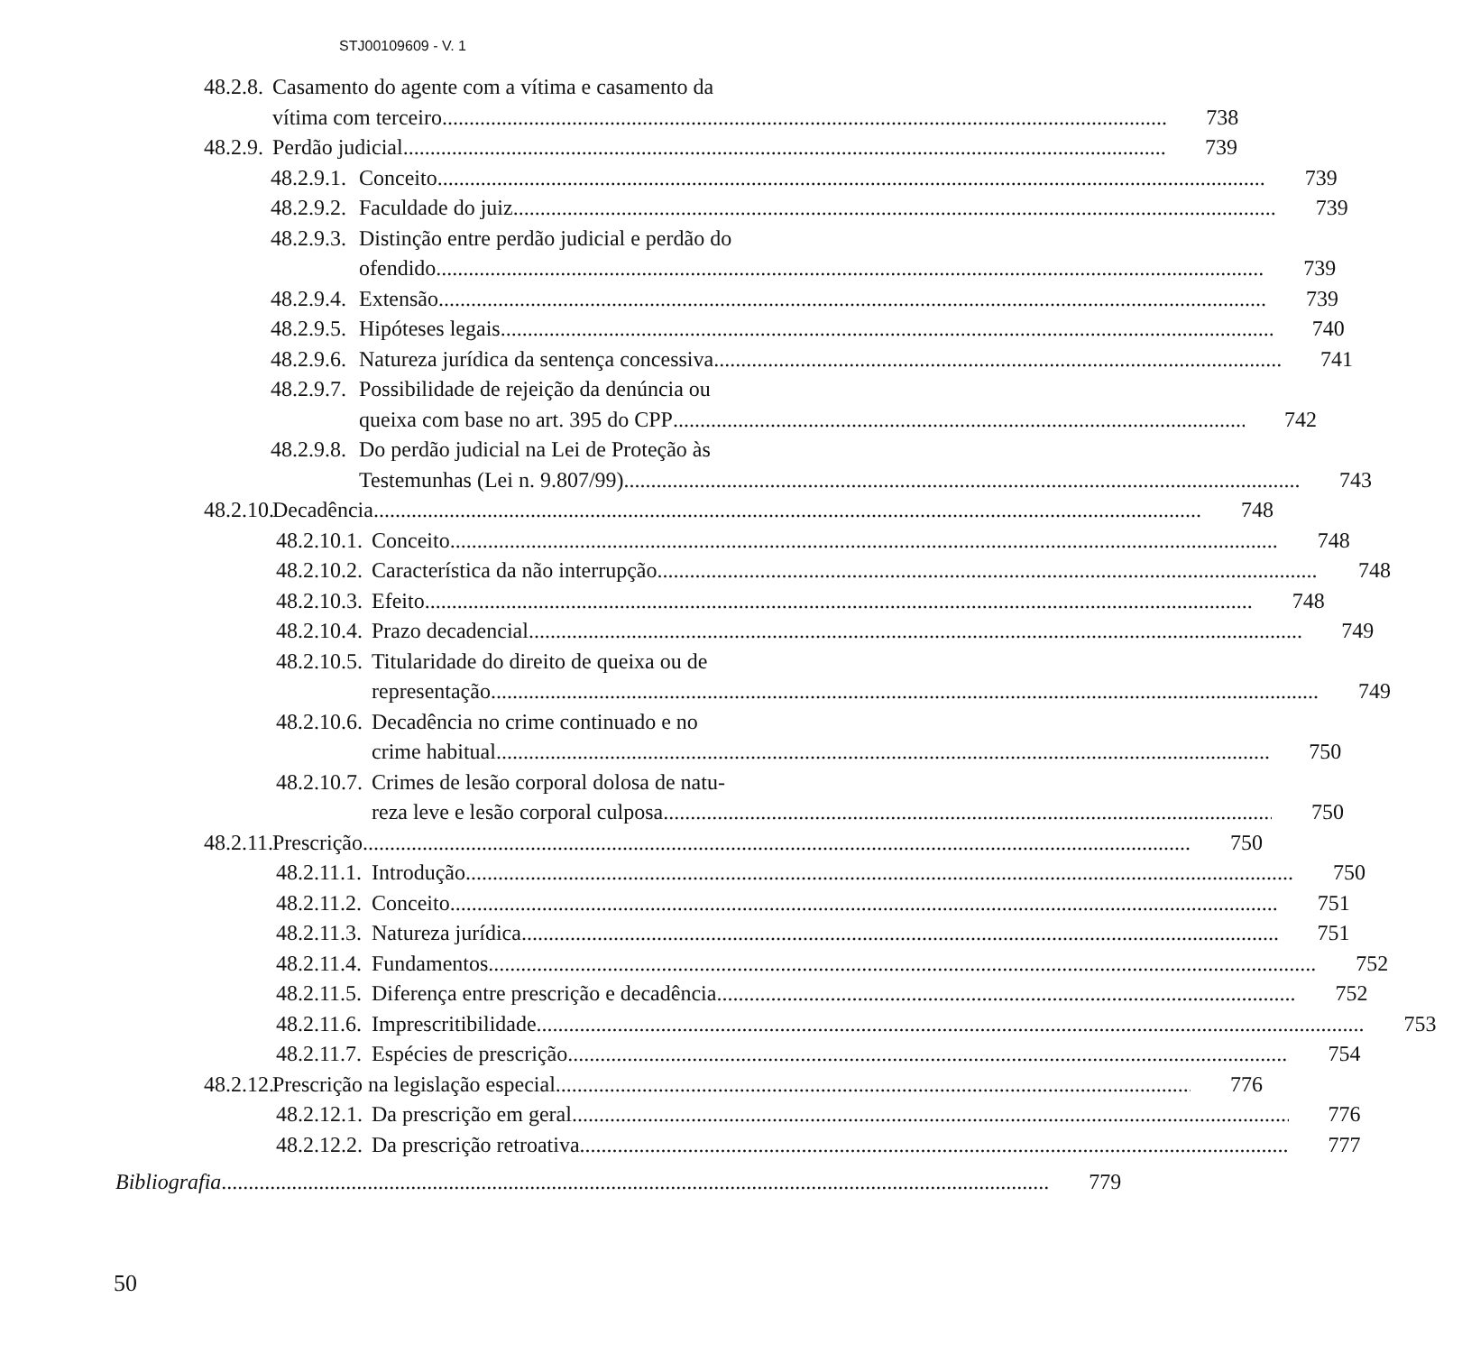STJ00109609 - V. 1
48.2.8. Casamento do agente com a vítima e casamento da
vítima com terceiro
738
48.2.9. Perdão judicial 739
48.2.9.1. Conceito 739
48.2.9.2. Faculdade do juiz 739
48.2.9.3. Distinção entre perdão judicial e perdão do
ofendido
739
48.2.9.4. Extensão 739
48.2.9.5. Hipóteses legais 740
48.2.9.6. Natureza jurídica da sentença concessiva 741
48.2.9.7. Possibilidade de rejeição da denúncia ou
queixa com base no art. 395 do CPP
742
48.2.9.8. Do perdão judicial na Lei de Proteção às
Testemunhas (Lei n. 9.807/99)
743
48.2.10. Decadência 748
48.2.10.1. Conceito 748
48.2.10.2. Característica da não interrupção 748
48.2.10.3. Efeito 748
48.2.10.4. Prazo decadencial 749
48.2.10.5. Titularidade do direito de queixa ou de
representação
749
48.2.10.6. Decadência no crime continuado e no
crime habitual
750
48.2.10.7. Crimes de lesão corporal dolosa de natu-
reza leve e lesão corporal culposa
750
48.2.11. Prescrição 750
48.2.11.1. Introdução 750
48.2.11.2. Conceito 751
48.2.11.3. Natureza jurídica 751
48.2.11.4. Fundamentos 752
48.2.11.5. Diferença entre prescrição e decadência 752
48.2.11.6. Imprescritibilidade 753
48.2.11.7. Espécies de prescrição 754
48.2.12. Prescrição na legislação especial 776
48.2.12.1. Da prescrição em geral 776
48.2.12.2. Da prescrição retroativa 777
Bibliografia 779
50